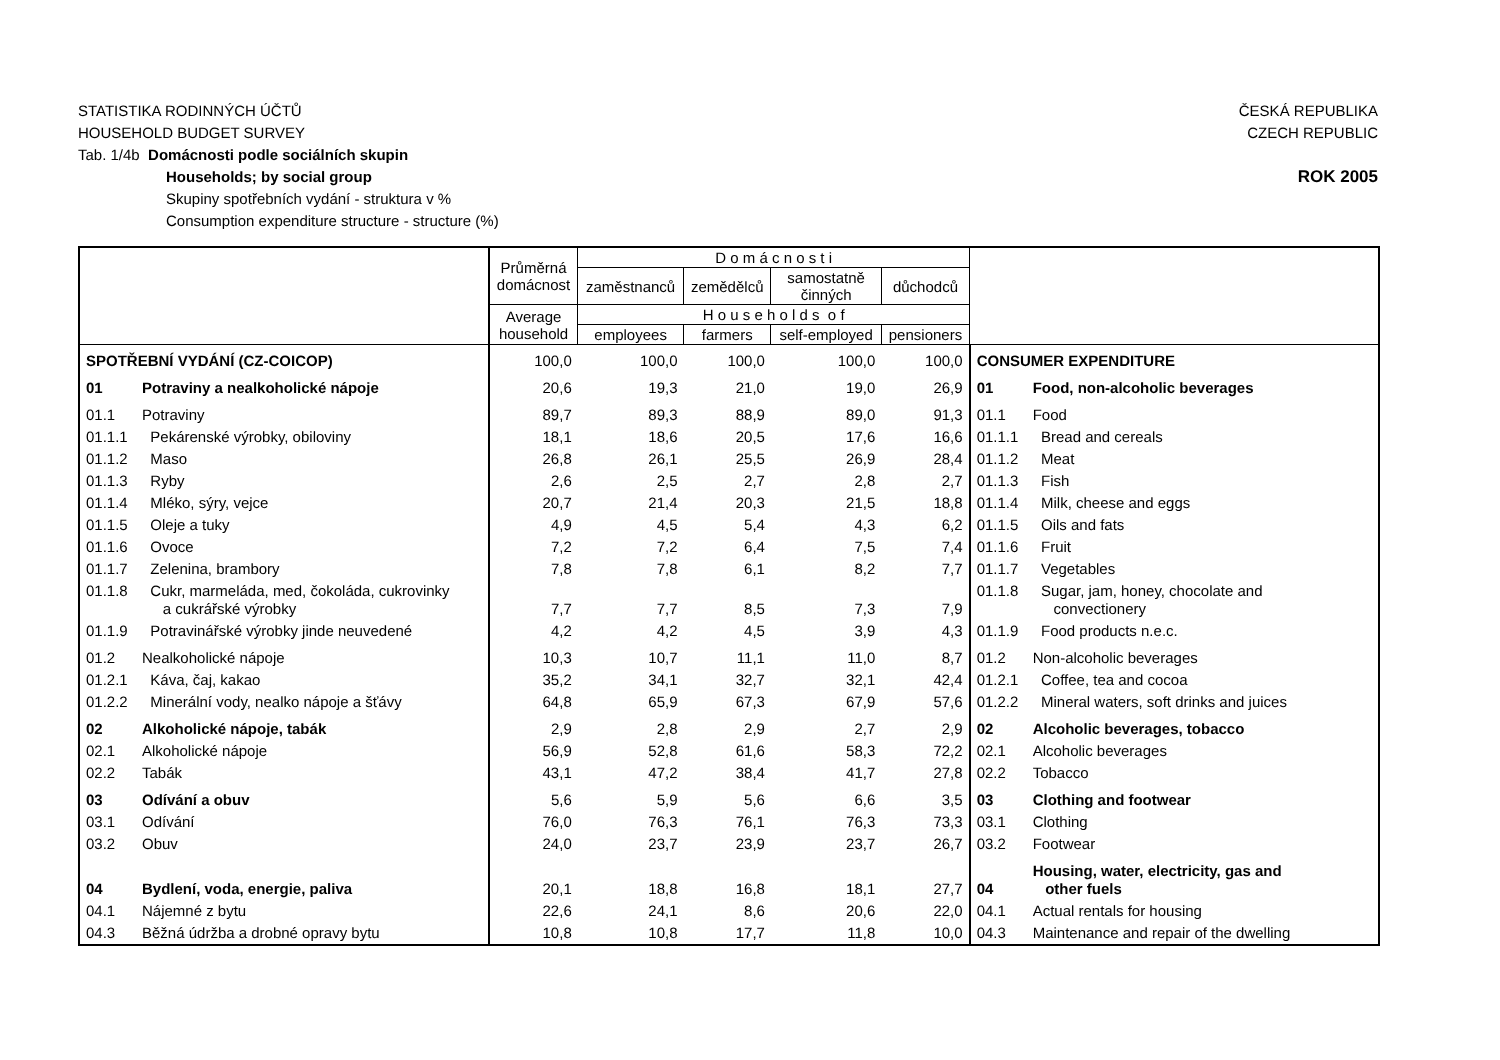STATISTIKA RODINNÝCH ÚČTŮ
HOUSEHOLD BUDGET SURVEY
ČESKÁ REPUBLIKA
CZECH REPUBLIC
Tab. 1/4b Domácnosti podle sociálních skupin
Households; by social group
Skupiny spotřebních vydání - struktura v %
Consumption expenditure structure - structure (%)
ROK 2005
| | | Průměrná domácnost | D o m á c n o s t i | | | | | |
| --- | --- | --- | --- | --- | --- | --- | --- | --- |
| | | | zaměstnanců | zemědělců | samostatně činných | důchodců | | |
| | | Average household | H o u s e h o l d s o f | | | | | |
| | | | employees | farmers | self-employed | pensioners | | |
| SPOTŘEBNÍ VYDÁNÍ (CZ-COICOP) | | 100,0 | 100,0 | 100,0 | 100,0 | 100,0 | CONSUMER EXPENDITURE | |
| 01 | Potraviny a nealkoholické nápoje | 20,6 | 19,3 | 21,0 | 19,0 | 26,9 | 01 | Food, non-alcoholic beverages |
| 01.1 | Potraviny | 89,7 | 89,3 | 88,9 | 89,0 | 91,3 | 01.1 | Food |
| 01.1.1 | Pekárenské výrobky, obiloviny | 18,1 | 18,6 | 20,5 | 17,6 | 16,6 | 01.1.1 | Bread and cereals |
| 01.1.2 | Maso | 26,8 | 26,1 | 25,5 | 26,9 | 28,4 | 01.1.2 | Meat |
| 01.1.3 | Ryby | 2,6 | 2,5 | 2,7 | 2,8 | 2,7 | 01.1.3 | Fish |
| 01.1.4 | Mléko, sýry, vejce | 20,7 | 21,4 | 20,3 | 21,5 | 18,8 | 01.1.4 | Milk, cheese and eggs |
| 01.1.5 | Oleje a tuky | 4,9 | 4,5 | 5,4 | 4,3 | 6,2 | 01.1.5 | Oils and fats |
| 01.1.6 | Ovoce | 7,2 | 7,2 | 6,4 | 7,5 | 7,4 | 01.1.6 | Fruit |
| 01.1.7 | Zelenina, brambory | 7,8 | 7,8 | 6,1 | 8,2 | 7,7 | 01.1.7 | Vegetables |
| 01.1.8 | Cukr, marmeláda, med, čokoláda, cukrovinky a cukrářské výrobky | 7,7 | 7,7 | 8,5 | 7,3 | 7,9 | 01.1.8 | Sugar, jam, honey, chocolate and convectionery |
| 01.1.9 | Potravinářské výrobky jinde neuvedené | 4,2 | 4,2 | 4,5 | 3,9 | 4,3 | 01.1.9 | Food products n.e.c. |
| 01.2 | Nealkoholické nápoje | 10,3 | 10,7 | 11,1 | 11,0 | 8,7 | 01.2 | Non-alcoholic beverages |
| 01.2.1 | Káva, čaj, kakao | 35,2 | 34,1 | 32,7 | 32,1 | 42,4 | 01.2.1 | Coffee, tea and cocoa |
| 01.2.2 | Minerální vody, nealko nápoje a šťávy | 64,8 | 65,9 | 67,3 | 67,9 | 57,6 | 01.2.2 | Mineral waters, soft drinks and juices |
| 02 | Alkoholické nápoje, tabák | 2,9 | 2,8 | 2,9 | 2,7 | 2,9 | 02 | Alcoholic beverages, tobacco |
| 02.1 | Alkoholické nápoje | 56,9 | 52,8 | 61,6 | 58,3 | 72,2 | 02.1 | Alcoholic beverages |
| 02.2 | Tabák | 43,1 | 47,2 | 38,4 | 41,7 | 27,8 | 02.2 | Tobacco |
| 03 | Odívání a obuv | 5,6 | 5,9 | 5,6 | 6,6 | 3,5 | 03 | Clothing and footwear |
| 03.1 | Odívání | 76,0 | 76,3 | 76,1 | 76,3 | 73,3 | 03.1 | Clothing |
| 03.2 | Obuv | 24,0 | 23,7 | 23,9 | 23,7 | 26,7 | 03.2 | Footwear |
| 04 | Bydlení, voda, energie, paliva | 20,1 | 18,8 | 16,8 | 18,1 | 27,7 | 04 | Housing, water, electricity, gas and other fuels |
| 04.1 | Nájemné z bytu | 22,6 | 24,1 | 8,6 | 20,6 | 22,0 | 04.1 | Actual rentals for housing |
| 04.3 | Běžná údržba a drobné opravy bytu | 10,8 | 10,8 | 17,7 | 11,8 | 10,0 | 04.3 | Maintenance and repair of the dwelling |